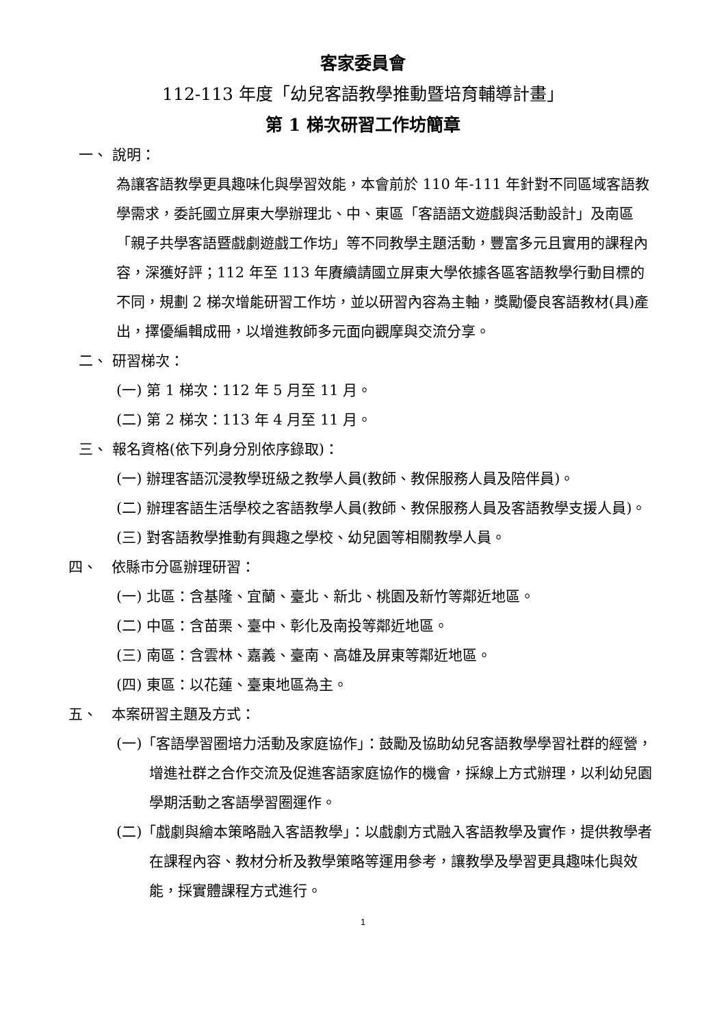客家委員會
112-113 年度「幼兒客語教學推動暨培育輔導計畫」
第 1 梯次研習工作坊簡章
一、 說明：
為讓客語教學更具趣味化與學習效能，本會前於 110 年-111 年針對不同區域客語教學需求，委託國立屏東大學辦理北、中、東區「客語語文遊戲與活動設計」及南區「親子共學客語暨戲劇遊戲工作坊」等不同教學主題活動，豐富多元且實用的課程內容，深獲好評；112 年至 113 年賡續請國立屏東大學依據各區客語教學行動目標的不同，規劃 2 梯次增能研習工作坊，並以研習內容為主軸，獎勵優良客語教材(具)產出，擇優編輯成冊，以增進教師多元面向觀摩與交流分享。
二、 研習梯次：
(一) 第 1 梯次：112 年 5 月至 11 月。
(二) 第 2 梯次：113 年 4 月至 11 月。
三、 報名資格(依下列身分別依序錄取)：
(一) 辦理客語沉浸教學班級之教學人員(教師、教保服務人員及陪伴員)。
(二) 辦理客語生活學校之客語教學人員(教師、教保服務人員及客語教學支援人員)。
(三) 對客語教學推動有興趣之學校、幼兒園等相關教學人員。
四、　依縣市分區辦理研習：
(一) 北區：含基隆、宜蘭、臺北、新北、桃園及新竹等鄰近地區。
(二) 中區：含苗栗、臺中、彰化及南投等鄰近地區。
(三) 南區：含雲林、嘉義、臺南、高雄及屏東等鄰近地區。
(四) 東區：以花蓮、臺東地區為主。
五、　本案研習主題及方式：
(一)「客語學習圈培力活動及家庭協作」：鼓勵及協助幼兒客語教學學習社群的經營，增進社群之合作交流及促進客語家庭協作的機會，採線上方式辦理，以利幼兒園學期活動之客語學習圈運作。
(二)「戲劇與繪本策略融入客語教學」：以戲劇方式融入客語教學及實作，提供教學者在課程內容、教材分析及教學策略等運用參考，讓教學及學習更具趣味化與效能，採實體課程方式進行。
1